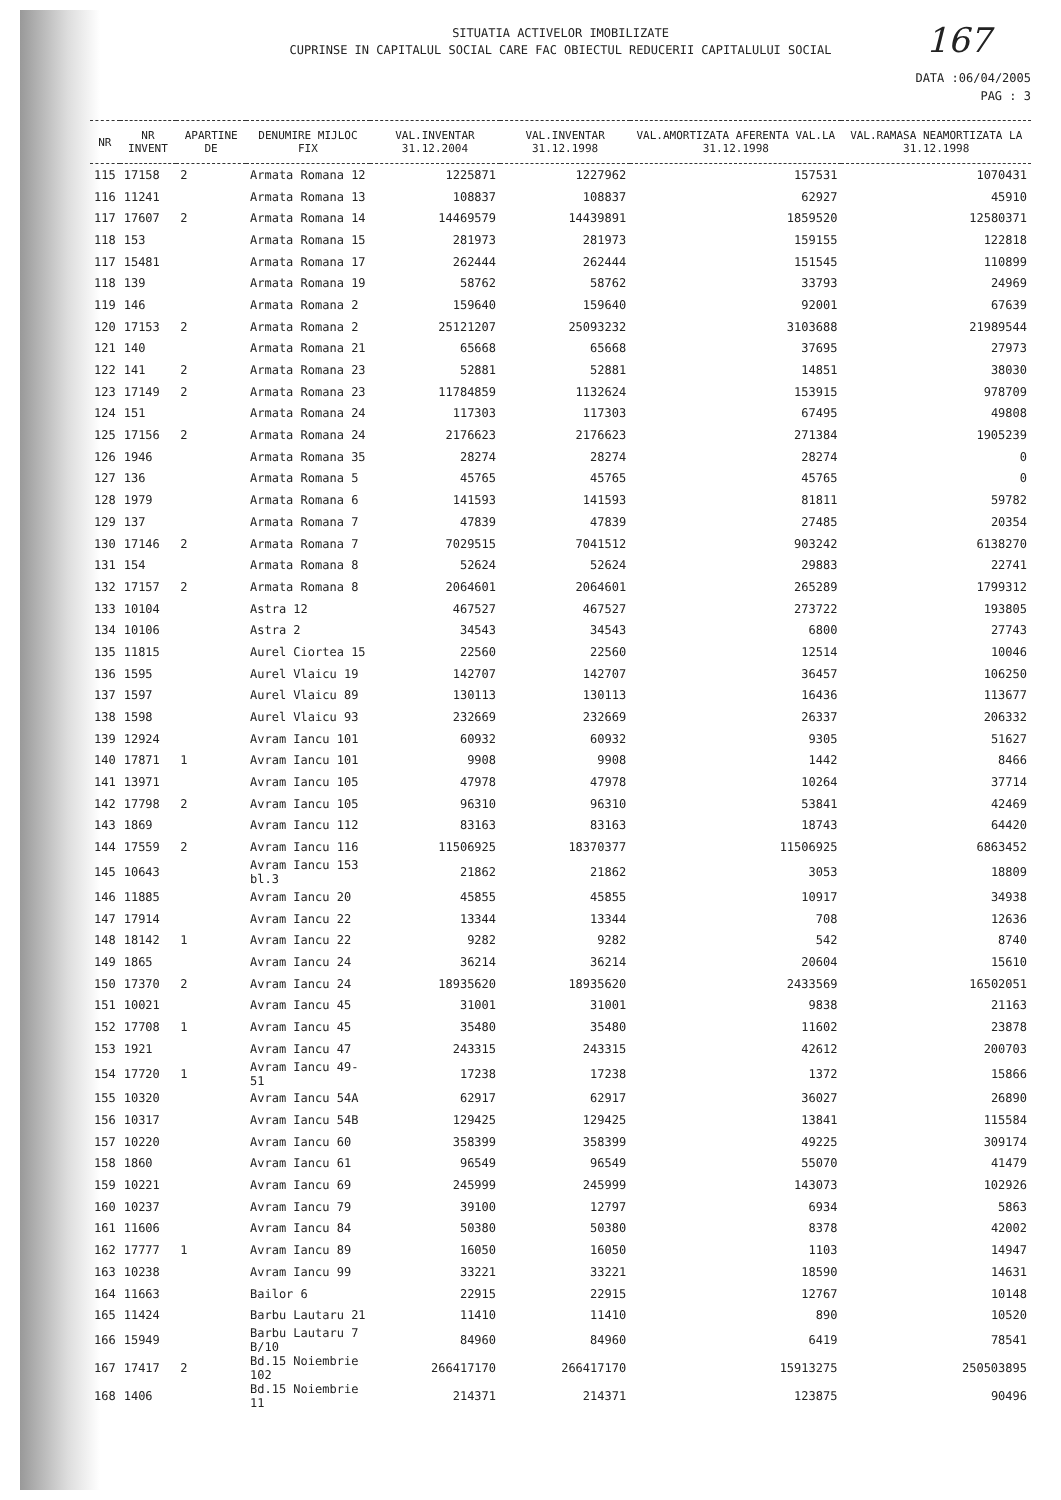167
SITUATIA ACTIVELOR IMOBILIZATE
CUPRINSE IN CAPITALUL SOCIAL CARE FAC OBIECTUL REDUCERII CAPITALULUI SOCIAL
DATA :06/04/2005
PAG : 3
| NR | NR INVENT | APARTINE DE | DENUMIRE MIJLOC FIX | VAL.INVENTAR 31.12.2004 | VAL.INVENTAR 31.12.1998 | VAL.AMORTIZATA AFERENTA VAL.LA 31.12.1998 | VAL.RAMASA NEAMORTIZATA LA 31.12.1998 |
| --- | --- | --- | --- | --- | --- | --- | --- |
| 115 | 17158 | 2 | Armata Romana 12 | 1225871 | 1227962 | 157531 | 1070431 |
| 116 | 11241 | | Armata Romana 13 | 108837 | 108837 | 62927 | 45910 |
| 117 | 17607 | 2 | Armata Romana 14 | 14469579 | 14439891 | 1859520 | 12580371 |
| 118 | 153 | | Armata Romana 15 | 281973 | 281973 | 159155 | 122818 |
| 117 | 15481 | | Armata Romana 17 | 262444 | 262444 | 151545 | 110899 |
| 118 | 139 | | Armata Romana 19 | 58762 | 58762 | 33793 | 24969 |
| 119 | 146 | | Armata Romana 2 | 159640 | 159640 | 92001 | 67639 |
| 120 | 17153 | 2 | Armata Romana 2 | 25121207 | 25093232 | 3103688 | 21989544 |
| 121 | 140 | | Armata Romana 21 | 65668 | 65668 | 37695 | 27973 |
| 122 | 141 | 2 | Armata Romana 23 | 52881 | 52881 | 14851 | 38030 |
| 123 | 17149 | 2 | Armata Romana 23 | 11784859 | 1132624 | 153915 | 978709 |
| 124 | 151 | | Armata Romana 24 | 117303 | 117303 | 67495 | 49808 |
| 125 | 17156 | 2 | Armata Romana 24 | 2176623 | 2176623 | 271384 | 1905239 |
| 126 | 1946 | | Armata Romana 35 | 28274 | 28274 | 28274 | 0 |
| 127 | 136 | | Armata Romana 5 | 45765 | 45765 | 45765 | 0 |
| 128 | 1979 | | Armata Romana 6 | 141593 | 141593 | 81811 | 59782 |
| 129 | 137 | | Armata Romana 7 | 47839 | 47839 | 27485 | 20354 |
| 130 | 17146 | 2 | Armata Romana 7 | 7029515 | 7041512 | 903242 | 6138270 |
| 131 | 154 | | Armata Romana 8 | 52624 | 52624 | 29883 | 22741 |
| 132 | 17157 | 2 | Armata Romana 8 | 2064601 | 2064601 | 265289 | 1799312 |
| 133 | 10104 | | Astra 12 | 467527 | 467527 | 273722 | 193805 |
| 134 | 10106 | | Astra 2 | 34543 | 34543 | 6800 | 27743 |
| 135 | 11815 | | Aurel Ciortea 15 | 22560 | 22560 | 12514 | 10046 |
| 136 | 1595 | | Aurel Vlaicu 19 | 142707 | 142707 | 36457 | 106250 |
| 137 | 1597 | | Aurel Vlaicu 89 | 130113 | 130113 | 16436 | 113677 |
| 138 | 1598 | | Aurel Vlaicu 93 | 232669 | 232669 | 26337 | 206332 |
| 139 | 12924 | | Avram Iancu 101 | 60932 | 60932 | 9305 | 51627 |
| 140 | 17871 | 1 | Avram Iancu 101 | 9908 | 9908 | 1442 | 8466 |
| 141 | 13971 | | Avram Iancu 105 | 47978 | 47978 | 10264 | 37714 |
| 142 | 17798 | 2 | Avram Iancu 105 | 96310 | 96310 | 53841 | 42469 |
| 143 | 1869 | | Avram Iancu 112 | 83163 | 83163 | 18743 | 64420 |
| 144 | 17559 | 2 | Avram Iancu 116 | 11506925 | 18370377 | 11506925 | 6863452 |
| 145 | 10643 | | Avram Iancu 153 bl.3 | 21862 | 21862 | 3053 | 18809 |
| 146 | 11885 | | Avram Iancu 20 | 45855 | 45855 | 10917 | 34938 |
| 147 | 17914 | | Avram Iancu 22 | 13344 | 13344 | 708 | 12636 |
| 148 | 18142 | 1 | Avram Iancu 22 | 9282 | 9282 | 542 | 8740 |
| 149 | 1865 | | Avram Iancu 24 | 36214 | 36214 | 20604 | 15610 |
| 150 | 17370 | 2 | Avram Iancu 24 | 18935620 | 18935620 | 2433569 | 16502051 |
| 151 | 10021 | | Avram Iancu 45 | 31001 | 31001 | 9838 | 21163 |
| 152 | 17708 | 1 | Avram Iancu 45 | 35480 | 35480 | 11602 | 23878 |
| 153 | 1921 | | Avram Iancu 47 | 243315 | 243315 | 42612 | 200703 |
| 154 | 17720 | 1 | Avram Iancu 49-51 | 17238 | 17238 | 1372 | 15866 |
| 155 | 10320 | | Avram Iancu 54A | 62917 | 62917 | 36027 | 26890 |
| 156 | 10317 | | Avram Iancu 54B | 129425 | 129425 | 13841 | 115584 |
| 157 | 10220 | | Avram Iancu 60 | 358399 | 358399 | 49225 | 309174 |
| 158 | 1860 | | Avram Iancu 61 | 96549 | 96549 | 55070 | 41479 |
| 159 | 10221 | | Avram Iancu 69 | 245999 | 245999 | 143073 | 102926 |
| 160 | 10237 | | Avram Iancu 79 | 39100 | 12797 | 6934 | 5863 |
| 161 | 11606 | | Avram Iancu 84 | 50380 | 50380 | 8378 | 42002 |
| 162 | 17777 | 1 | Avram Iancu 89 | 16050 | 16050 | 1103 | 14947 |
| 163 | 10238 | | Avram Iancu 99 | 33221 | 33221 | 18590 | 14631 |
| 164 | 11663 | | Bailor 6 | 22915 | 22915 | 12767 | 10148 |
| 165 | 11424 | | Barbu Lautaru 21 | 11410 | 11410 | 890 | 10520 |
| 166 | 15949 | | Barbu Lautaru 7 B/10 | 84960 | 84960 | 6419 | 78541 |
| 167 | 17417 | 2 | Bd.15 Noiembrie 102 | 266417170 | 266417170 | 15913275 | 250503895 |
| 168 | 1406 | | Bd.15 Noiembrie 11 | 214371 | 214371 | 123875 | 90496 |